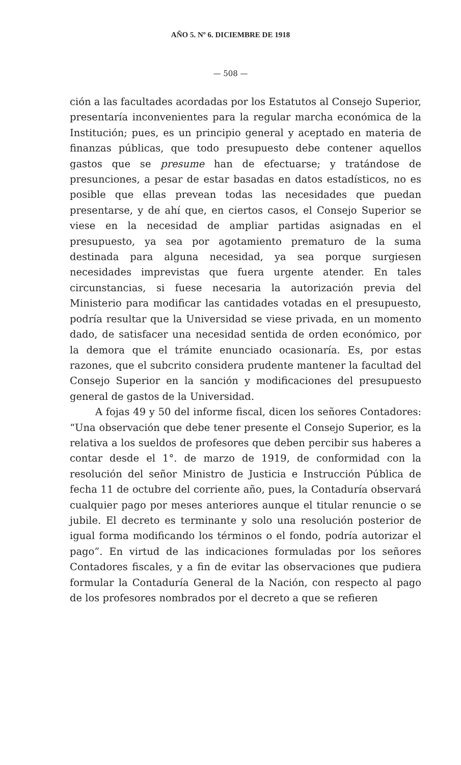AÑO 5. Nº 6. DICIEMBRE DE 1918
— 508 —
ción a las facultades acordadas por los Estatutos al Consejo Superior, presentaría inconvenientes para la regular marcha económica de la Institución; pues, es un principio general y aceptado en materia de finanzas públicas, que todo presupuesto debe contener aquellos gastos que se presume han de efectuarse; y tratándose de presunciones, a pesar de estar basadas en datos estadísticos, no es posible que ellas prevean todas las necesidades que puedan presentarse, y de ahí que, en ciertos casos, el Consejo Superior se viese en la necesidad de ampliar partidas asignadas en el presupuesto, ya sea por agotamiento prematuro de la suma destinada para alguna necesidad, ya sea porque surgiesen necesidades imprevistas que fuera urgente atender. En tales circunstancias, si fuese necesaria la autorización previa del Ministerio para modificar las cantidades votadas en el presupuesto, podría resultar que la Universidad se viese privada, en un momento dado, de satisfacer una necesidad sentida de orden económico, por la demora que el trámite enunciado ocasionaría. Es, por estas razones, que el subcrito considera prudente mantener la facultad del Consejo Superior en la sanción y modificaciones del presupuesto general de gastos de la Universidad.
A fojas 49 y 50 del informe fiscal, dicen los señores Contadores: “Una observación que debe tener presente el Consejo Superior, es la relativa a los sueldos de profesores que deben percibir sus haberes a contar desde el 1°. de marzo de 1919, de conformidad con la resolución del señor Ministro de Justicia e Instrucción Pública de fecha 11 de octubre del corriente año, pues, la Contaduría observará cualquier pago por meses anteriores aunque el titular renuncie o se jubile. El decreto es terminante y solo una resolución posterior de igual forma modificando los términos o el fondo, podría autorizar el pago”. En virtud de las indicaciones formuladas por los señores Contadores fiscales, y a fin de evitar las observaciones que pudiera formular la Contaduría General de la Nación, con respecto al pago de los profesores nombrados por el decreto a que se refieren